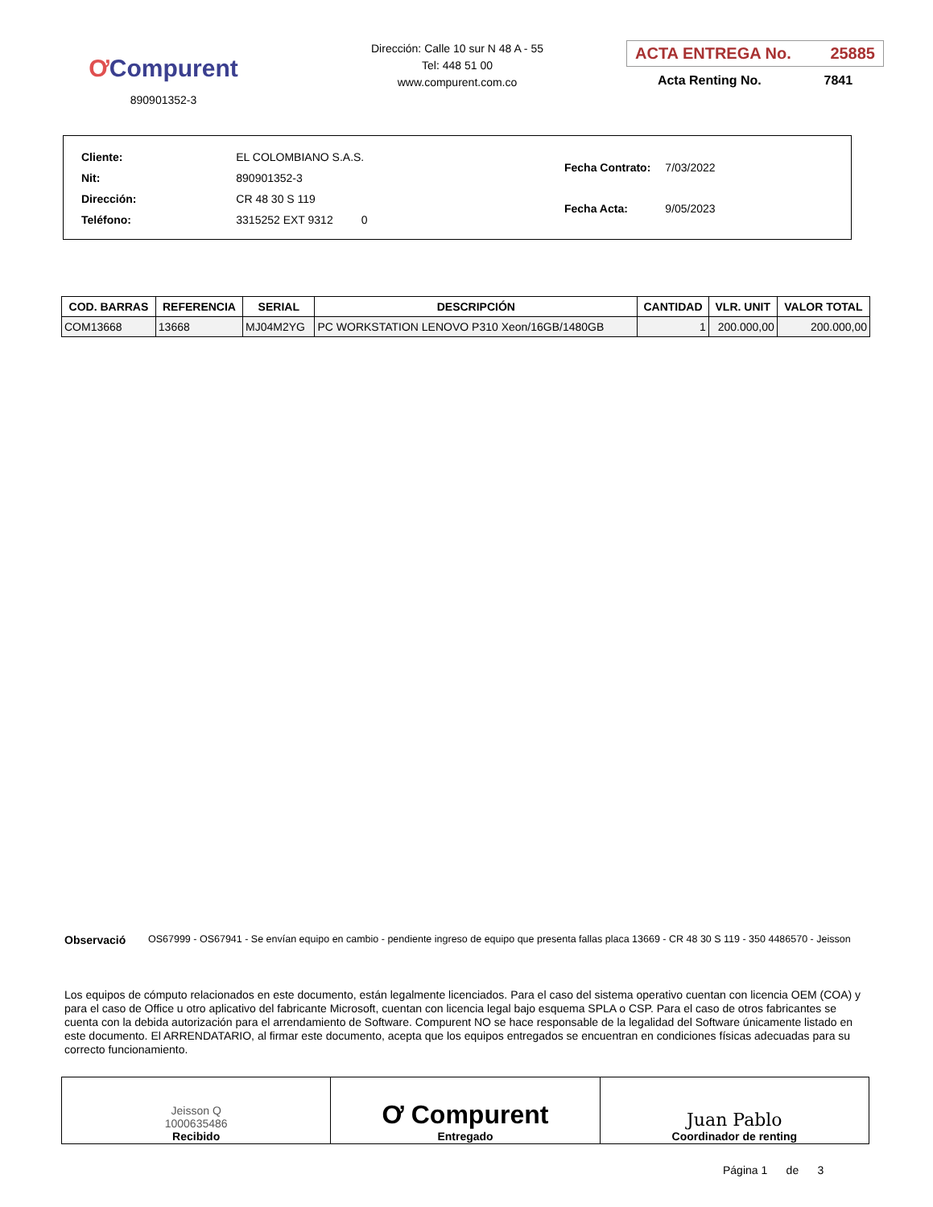ƠCompurent
890901352-3
Dirección: Calle 10 sur N 48 A - 55
Tel: 448 51 00
www.compurent.com.co
ACTA ENTREGA No. 25885
Acta Renting No. 7841
| Cliente: | EL COLOMBIANO S.A.S. |
| Nit: | 890901352-3 |
| Dirección: | CR 48 30 S 119 |
| Teléfono: | 3315252 EXT 9312 0 |
| Fecha Contrato: | 7/03/2022 |
| Fecha Acta: | 9/05/2023 |
| COD. BARRAS | REFERENCIA | SERIAL | DESCRIPCIÓN | CANTIDAD | VLR. UNIT | VALOR TOTAL |
| --- | --- | --- | --- | --- | --- | --- |
| COM13668 | 13668 | MJ04M2YG | PC WORKSTATION LENOVO P310 Xeon/16GB/1480GB | 1 | 200.000,00 | 200.000,00 |
Observació OS67999 - OS67941 - Se envían equipo en cambio - pendiente ingreso de equipo que presenta fallas placa 13669 - CR 48 30 S 119 - 350 4486570 - Jeisson
Los equipos de cómputo relacionados en este documento, están legalmente licenciados. Para el caso del sistema operativo cuentan con licencia OEM (COA) y para el caso de Office u otro aplicativo del fabricante Microsoft, cuentan con licencia legal bajo esquema SPLA o CSP. Para el caso de otros fabricantes se cuenta con la debida autorización para el arrendamiento de Software. Compurent NO se hace responsable de la legalidad del Software únicamente listado en este documento. El ARRENDATARIO, al firmar este documento, acepta que los equipos entregados se encuentran en condiciones físicas adecuadas para su correcto funcionamiento.
| Jeisson Q 1000635486 Recibido | Ơ Compurent Entregado | Juan Pablo Coordinador de renting |
Página 1 de 3